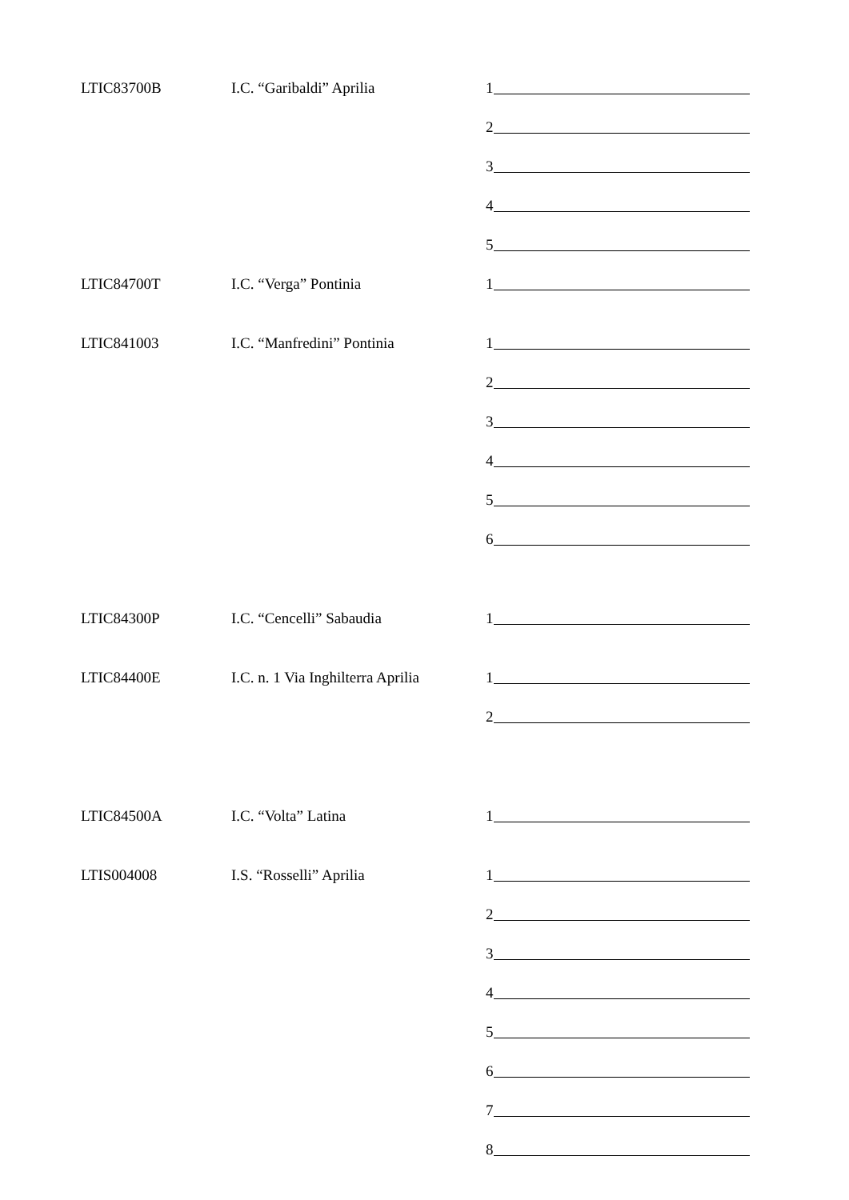LTIC83700B
I.C. “Garibaldi” Aprilia
1
2
3
4
5
LTIC84700T
I.C. “Verga” Pontinia
1
LTIC841003
I.C. “Manfredini” Pontinia
1
2
3
4
5
6
LTIC84300P
I.C. “Cencelli” Sabaudia
1
LTIC84400E
I.C. n. 1 Via Inghilterra Aprilia
1
2
LTIC84500A
I.C. “Volta” Latina
1
LTIS004008
I.S. “Rosselli” Aprilia
1
2
3
4
5
6
7
8